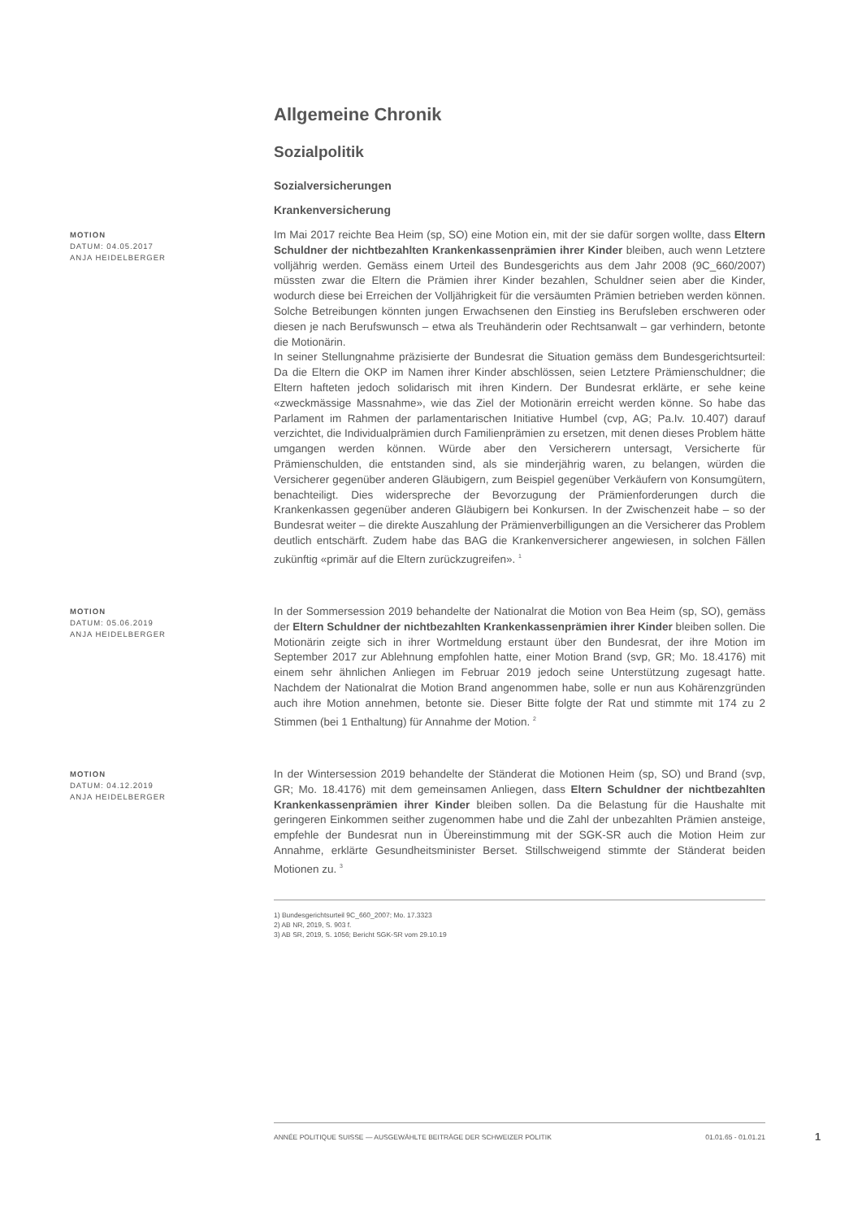Allgemeine Chronik
Sozialpolitik
Sozialversicherungen
Krankenversicherung
MOTION
DATUM: 04.05.2017
ANJA HEIDELBERGER
Im Mai 2017 reichte Bea Heim (sp, SO) eine Motion ein, mit der sie dafür sorgen wollte, dass Eltern Schuldner der nichtbezahlten Krankenkassenprämien ihrer Kinder bleiben, auch wenn Letztere volljährig werden. Gemäss einem Urteil des Bundesgerichts aus dem Jahr 2008 (9C_660/2007) müssten zwar die Eltern die Prämien ihrer Kinder bezahlen, Schuldner seien aber die Kinder, wodurch diese bei Erreichen der Volljährigkeit für die versäumten Prämien betrieben werden können. Solche Betreibungen könnten jungen Erwachsenen den Einstieg ins Berufsleben erschweren oder diesen je nach Berufswunsch – etwa als Treuhänderin oder Rechtsanwalt – gar verhindern, betonte die Motionärin.
In seiner Stellungnahme präzisierte der Bundesrat die Situation gemäss dem Bundesgerichtsurteil: Da die Eltern die OKP im Namen ihrer Kinder abschlössen, seien Letztere Prämienschuldner; die Eltern hafteten jedoch solidarisch mit ihren Kindern. Der Bundesrat erklärte, er sehe keine «zweckmässige Massnahme», wie das Ziel der Motionärin erreicht werden könne. So habe das Parlament im Rahmen der parlamentarischen Initiative Humbel (cvp, AG; Pa.Iv. 10.407) darauf verzichtet, die Individualprämien durch Familienprämien zu ersetzen, mit denen dieses Problem hätte umgangen werden können. Würde aber den Versicherern untersagt, Versicherte für Prämienschulden, die entstanden sind, als sie minderjährig waren, zu belangen, würden die Versicherer gegenüber anderen Gläubigern, zum Beispiel gegenüber Verkäufern von Konsumgütern, benachteiligt. Dies widerspreche der Bevorzugung der Prämienforderungen durch die Krankenkassen gegenüber anderen Gläubigern bei Konkursen. In der Zwischenzeit habe – so der Bundesrat weiter – die direkte Auszahlung der Prämienverbilligungen an die Versicherer das Problem deutlich entschärft. Zudem habe das BAG die Krankenversicherer angewiesen, in solchen Fällen zukünftig «primär auf die Eltern zurückzugreifen». <sup>1</sup>
MOTION
DATUM: 05.06.2019
ANJA HEIDELBERGER
In der Sommersession 2019 behandelte der Nationalrat die Motion von Bea Heim (sp, SO), gemäss der Eltern Schuldner der nichtbezahlten Krankenkassenprämien ihrer Kinder bleiben sollen. Die Motionärin zeigte sich in ihrer Wortmeldung erstaunt über den Bundesrat, der ihre Motion im September 2017 zur Ablehnung empfohlen hatte, einer Motion Brand (svp, GR; Mo. 18.4176) mit einem sehr ähnlichen Anliegen im Februar 2019 jedoch seine Unterstützung zugesagt hatte. Nachdem der Nationalrat die Motion Brand angenommen habe, solle er nun aus Kohärenzgründen auch ihre Motion annehmen, betonte sie. Dieser Bitte folgte der Rat und stimmte mit 174 zu 2 Stimmen (bei 1 Enthaltung) für Annahme der Motion. <sup>2</sup>
MOTION
DATUM: 04.12.2019
ANJA HEIDELBERGER
In der Wintersession 2019 behandelte der Ständerat die Motionen Heim (sp, SO) und Brand (svp, GR; Mo. 18.4176) mit dem gemeinsamen Anliegen, dass Eltern Schuldner der nichtbezahlten Krankenkassenprämien ihrer Kinder bleiben sollen. Da die Belastung für die Haushalte mit geringeren Einkommen seither zugenommen habe und die Zahl der unbezahlten Prämien ansteige, empfehle der Bundesrat nun in Übereinstimmung mit der SGK-SR auch die Motion Heim zur Annahme, erklärte Gesundheitsminister Berset. Stillschweigend stimmte der Ständerat beiden Motionen zu. <sup>3</sup>
1) Bundesgerichtsurteil 9C_660_2007; Mo. 17.3323
2) AB NR, 2019, S. 903 f.
3) AB SR, 2019, S. 1056; Bericht SGK-SR vom 29.10.19
ANNÉE POLITIQUE SUISSE — AUSGEWÄHLTE BEITRÄGE DER SCHWEIZER POLITIK 01.01.65 - 01.01.21
1